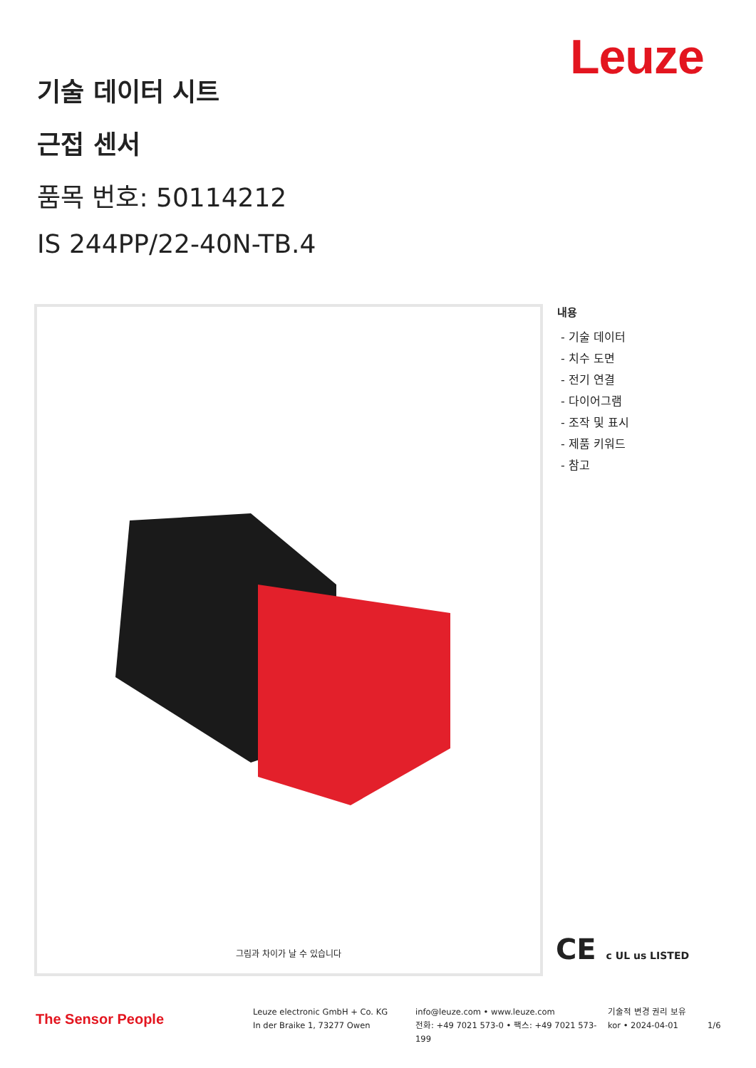Leuze
기술 데이터 시트
근접 센서
품목 번호: 50114212
IS 244PP/22-40N-TB.4
그림과 차이가 날 수 있습니다
내용
- 기술 데이터
- 치수 도면
- 전기 연결
- 다이어그램
- 조작 및 표시
- 제품 키워드
- 참고
CE c UL us LISTED
The Sensor People
Leuze electronic GmbH + Co. KG
In der Braike 1, 73277 Owen
info@leuze.com • www.leuze.com
전화: +49 7021 573-0 • 팩스: +49 7021 573-199
기술적 변경 권리 보유
kor • 2024-04-01
1/6